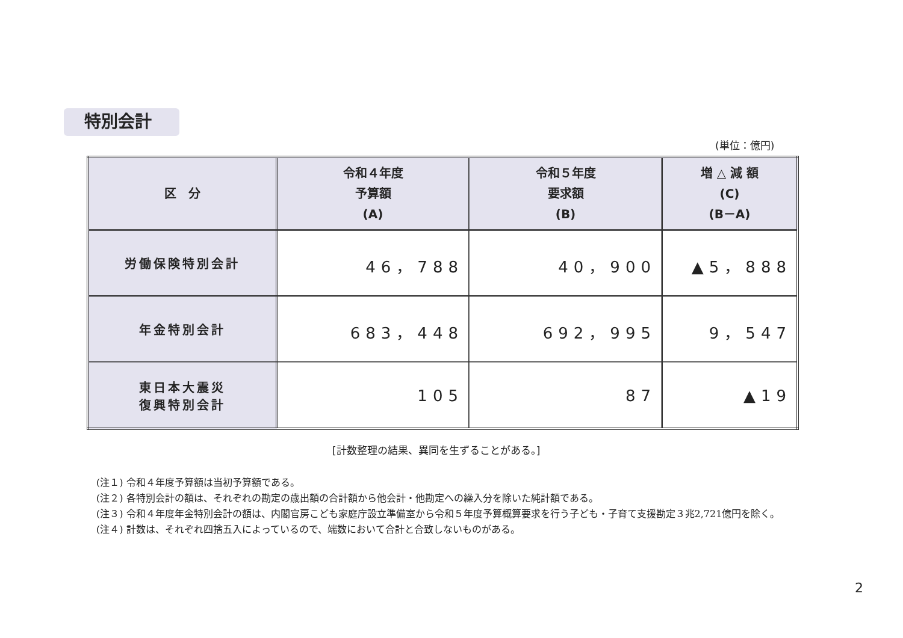特別会計
(単位：億円)
| 区 分 | 令和４年度 予算額 (A) | 令和５年度 要求額 (B) | 増 △ 減 額 (C) (B－A) |
| --- | --- | --- | --- |
| 労働保険特別会計 | 46，788 | 40，900 | ▲5，888 |
| 年金特別会計 | 683，448 | 692，995 | 9，547 |
| 東日本大震災 復興特別会計 | 105 | 87 | ▲19 |
[計数整理の結果、異同を生ずることがある。]
(注１) 令和４年度予算額は当初予算額である。
(注２) 各特別会計の額は、それぞれの勘定の歳出額の合計額から他会計・他勘定への繰入分を除いた純計額である。
(注３) 令和４年度年金特別会計の額は、内閣官房こども家庭庁設立準備室から令和５年度予算概算要求を行う子ども・子育て支援勘定３兆2,721億円を除く。
(注４) 計数は、それぞれ四捨五入によっているので、端数において合計と合致しないものがある。
2